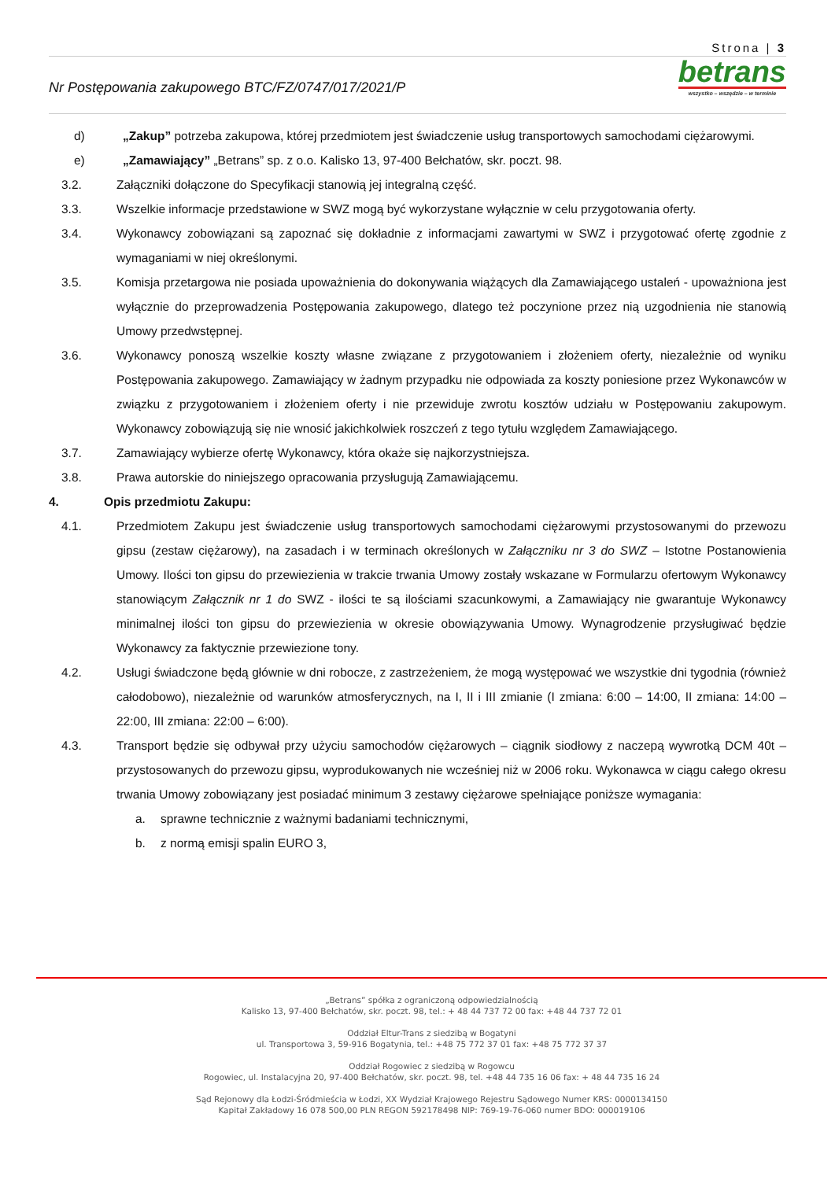Strona | 3
Nr Postępowania zakupowego BTC/FZ/0747/017/2021/P
betrans
wszystko – wszędzie – w terminie
d) „Zakup” potrzeba zakupowa, której przedmiotem jest świadczenie usług transportowych samochodami ciężarowymi.
e) „Zamawiający” „Betrans” sp. z o.o. Kalisko 13, 97-400 Bełchatów, skr. poczt. 98.
3.2. Załączniki dołączone do Specyfikacji stanowią jej integralną część.
3.3. Wszelkie informacje przedstawione w SWZ mogą być wykorzystane wyłącznie w celu przygotowania oferty.
3.4. Wykonawcy zobowiązani są zapoznać się dokładnie z informacjami zawartymi w SWZ i przygotować ofertę zgodnie z wymaganiami w niej określonymi.
3.5. Komisja przetargowa nie posiada upoważnienia do dokonywania wiążących dla Zamawiającego ustaleń - upoważniona jest wyłącznie do przeprowadzenia Postępowania zakupowego, dlatego też poczynione przez nią uzgodnienia nie stanowią Umowy przedwstępnej.
3.6. Wykonawcy ponoszą wszelkie koszty własne związane z przygotowaniem i złożeniem oferty, niezależnie od wyniku Postępowania zakupowego. Zamawiający w żadnym przypadku nie odpowiada za koszty poniesione przez Wykonawców w związku z przygotowaniem i złożeniem oferty i nie przewiduje zwrotu kosztów udziału w Postępowaniu zakupowym. Wykonawcy zobowiązują się nie wnosić jakichkolwiek roszczeń z tego tytułu względem Zamawiającego.
3.7. Zamawiający wybierze ofertę Wykonawcy, która okaże się najkorzystniejsza.
3.8. Prawa autorskie do niniejszego opracowania przysługują Zamawiającemu.
4. Opis przedmiotu Zakupu:
4.1. Przedmiotem Zakupu jest świadczenie usług transportowych samochodami ciężarowymi przystosowanymi do przewozu gipsu (zestaw ciężarowy), na zasadach i w terminach określonych w Załączniku nr 3 do SWZ – Istotne Postanowienia Umowy. Ilości ton gipsu do przewiezienia w trakcie trwania Umowy zostały wskazane w Formularzu ofertowym Wykonawcy stanowiącym Załącznik nr 1 do SWZ - ilości te są ilościami szacunkowymi, a Zamawiający nie gwarantuje Wykonawcy minimalnej ilości ton gipsu do przewiezienia w okresie obowiązywania Umowy. Wynagrodzenie przysługiwać będzie Wykonawcy za faktycznie przewiezione tony.
4.2. Usługi świadczone będą głównie w dni robocze, z zastrzeżeniem, że mogą występować we wszystkie dni tygodnia (również całodobowo), niezależnie od warunków atmosferycznych, na I, II i III zmianie (I zmiana: 6:00 – 14:00, II zmiana: 14:00 – 22:00, III zmiana: 22:00 – 6:00).
4.3. Transport będzie się odbywał przy użyciu samochodów ciężarowych – ciągnik siodłowy z naczepą wywrotką DCM 40t – przystosowanych do przewozu gipsu, wyprodukowanych nie wcześniej niż w 2006 roku. Wykonawca w ciągu całego okresu trwania Umowy zobowiązany jest posiadać minimum 3 zestawy ciężarowe spełniające poniższe wymagania:
a. sprawne technicznie z ważnymi badaniami technicznymi,
b. z normą emisji spalin EURO 3,
„Betrans” spółka z ograniczoną odpowiedzialnością
Kalisko 13, 97-400 Bełchatów, skr. poczt. 98, tel.: + 48 44 737 72 00 fax: +48 44 737 72 01
Oddział Eltur-Trans z siedzibą w Bogatyni
ul. Transportowa 3, 59-916 Bogatynia, tel.: +48 75 772 37 01 fax: +48 75 772 37 37
Oddział Rogowiec z siedzibą w Rogowcu
Rogowiec, ul. Instalacyjna 20, 97-400 Bełchatów, skr. poczt. 98, tel. +48 44 735 16 06 fax: + 48 44 735 16 24
Sąd Rejonowy dla Łodzi-Śródmieścia w Łodzi, XX Wydział Krajowego Rejestru Sądowego Numer KRS: 0000134150
Kapitał Zakładowy 16 078 500,00 PLN REGON 592178498 NIP: 769-19-76-060 numer BDO: 000019106